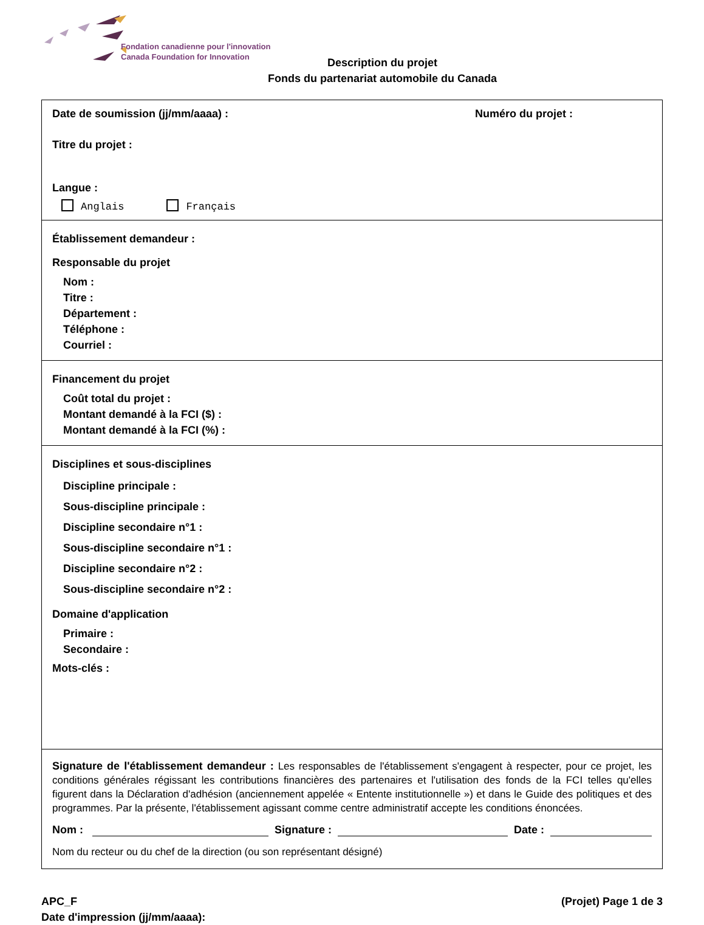Fondation canadienne pour l'innovation
Canada Foundation for Innovation
Description du projet
Fonds du partenariat automobile du Canada
Date de soumission (jj/mm/aaaa) : Numéro du projet :
Titre du projet :
Langue :
Anglais Français
Établissement demandeur :
Responsable du projet
Nom :
Titre :
Département :
Téléphone :
Courriel :
Financement du projet
Coût total du projet :
Montant demandé à la FCI ($) :
Montant demandé à la FCI (%) :
Disciplines et sous-disciplines
Discipline principale :
Sous-discipline principale :
Discipline secondaire n°1 :
Sous-discipline secondaire n°1 :
Discipline secondaire n°2 :
Sous-discipline secondaire n°2 :
Domaine d'application
Primaire :
Secondaire :
Mots-clés :
Signature de l'établissement demandeur : Les responsables de l'établissement s'engagent à respecter, pour ce projet, les conditions générales régissant les contributions financières des partenaires et l'utilisation des fonds de la FCI telles qu'elles figurent dans la Déclaration d'adhésion (anciennement appelée « Entente institutionnelle ») et dans le Guide des politiques et des programmes. Par la présente, l'établissement agissant comme centre administratif accepte les conditions énoncées.
Nom :
Signature :
Date :
Nom du recteur ou du chef de la direction (ou son représentant désigné)
APC_F
Date d'impression (jj/mm/aaaa):
(Projet) Page 1 de 3